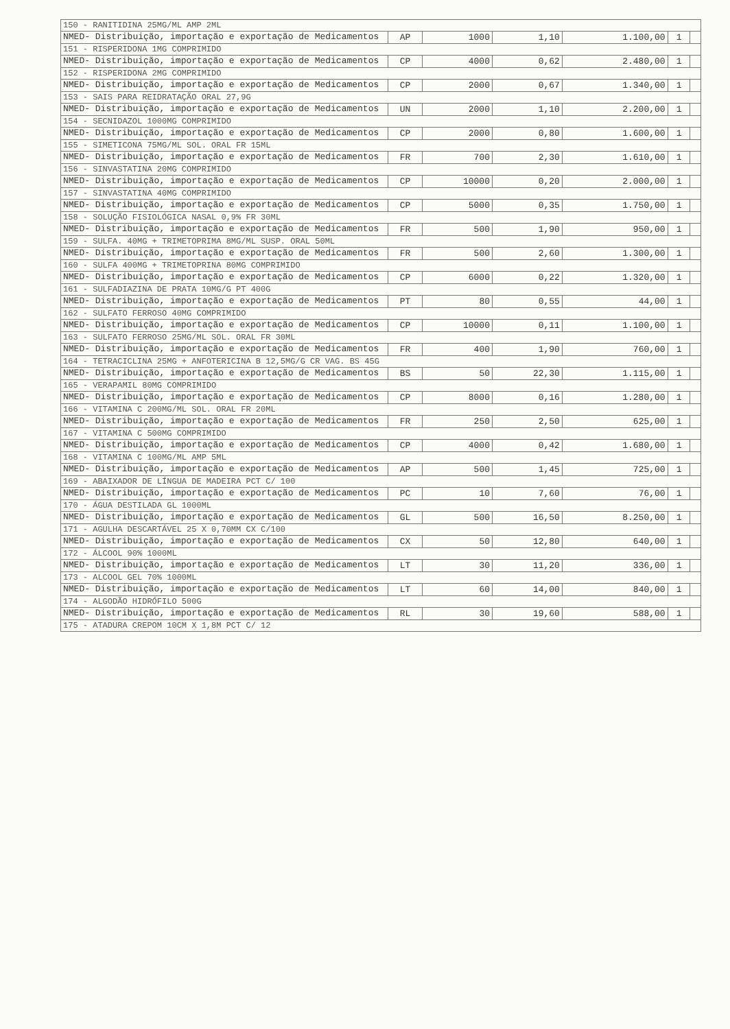| 150 - RANITIDINA 25MG/ML AMP 2ML | | | | | | |
| NMED- Distribuição, importação e exportação de Medicamentos | AP | 1000 | 1,10 | 1.100,00 | 1 | |
| 151 - RISPERIDONA 1MG COMPRIMIDO | | | | | | |
| NMED- Distribuição, importação e exportação de Medicamentos | CP | 4000 | 0,62 | 2.480,00 | 1 | |
| 152 - RISPERIDONA 2MG COMPRIMIDO | | | | | | |
| NMED- Distribuição, importação e exportação de Medicamentos | CP | 2000 | 0,67 | 1.340,00 | 1 | |
| 153 - SAIS PARA REIDRATAÇÃO ORAL 27,9G | | | | | | |
| NMED- Distribuição, importação e exportação de Medicamentos | UN | 2000 | 1,10 | 2.200,00 | 1 | |
| 154 - SECNIDAZOL 1000MG COMPRIMIDO | | | | | | |
| NMED- Distribuição, importação e exportação de Medicamentos | CP | 2000 | 0,80 | 1.600,00 | 1 | |
| 155 - SIMETICONA 75MG/ML SOL. ORAL FR 15ML | | | | | | |
| NMED- Distribuição, importação e exportação de Medicamentos | FR | 700 | 2,30 | 1.610,00 | 1 | |
| 156 - SINVASTATINA 20MG COMPRIMIDO | | | | | | |
| NMED- Distribuição, importação e exportação de Medicamentos | CP | 10000 | 0,20 | 2.000,00 | 1 | |
| 157 - SINVASTATINA 40MG COMPRIMIDO | | | | | | |
| NMED- Distribuição, importação e exportação de Medicamentos | CP | 5000 | 0,35 | 1.750,00 | 1 | |
| 158 - SOLUÇÃO FISIOLÓGICA NASAL 0,9% FR 30ML | | | | | | |
| NMED- Distribuição, importação e exportação de Medicamentos | FR | 500 | 1,90 | 950,00 | 1 | |
| 159 - SULFA. 40MG + TRIMETOPRIMA 8MG/ML SUSP. ORAL 50ML | | | | | | |
| NMED- Distribuição, importação e exportação de Medicamentos | FR | 500 | 2,60 | 1.300,00 | 1 | |
| 160 - SULFA 400MG + TRIMETOPRINA 80MG COMPRIMIDO | | | | | | |
| NMED- Distribuição, importação e exportação de Medicamentos | CP | 6000 | 0,22 | 1.320,00 | 1 | |
| 161 - SULFADIAZINA DE PRATA 10MG/G PT 400G | | | | | | |
| NMED- Distribuição, importação e exportação de Medicamentos | PT | 80 | 0,55 | 44,00 | 1 | |
| 162 - SULFATO FERROSO 40MG COMPRIMIDO | | | | | | |
| NMED- Distribuição, importação e exportação de Medicamentos | CP | 10000 | 0,11 | 1.100,00 | 1 | |
| 163 - SULFATO FERROSO 25MG/ML SOL. ORAL FR 30ML | | | | | | |
| NMED- Distribuição, importação e exportação de Medicamentos | FR | 400 | 1,90 | 760,00 | 1 | |
| 164 - TETRACICLINA 25MG + ANFOTERICINA B 12,5MG/G CR VAG. BS 45G | | | | | | |
| NMED- Distribuição, importação e exportação de Medicamentos | BS | 50 | 22,30 | 1.115,00 | 1 | |
| 165 - VERAPAMIL 80MG COMPRIMIDO | | | | | | |
| NMED- Distribuição, importação e exportação de Medicamentos | CP | 8000 | 0,16 | 1.280,00 | 1 | |
| 166 - VITAMINA C 200MG/ML SOL. ORAL FR 20ML | | | | | | |
| NMED- Distribuição, importação e exportação de Medicamentos | FR | 250 | 2,50 | 625,00 | 1 | |
| 167 - VITAMINA C 500MG COMPRIMIDO | | | | | | |
| NMED- Distribuição, importação e exportação de Medicamentos | CP | 4000 | 0,42 | 1.680,00 | 1 | |
| 168 - VITAMINA C 100MG/ML AMP 5ML | | | | | | |
| NMED- Distribuição, importação e exportação de Medicamentos | AP | 500 | 1,45 | 725,00 | 1 | |
| 169 - ABAIXADOR DE LÍNGUA DE MADEIRA PCT C/ 100 | | | | | | |
| NMED- Distribuição, importação e exportação de Medicamentos | PC | 10 | 7,60 | 76,00 | 1 | |
| 170 - ÁGUA DESTILADA GL 1000ML | | | | | | |
| NMED- Distribuição, importação e exportação de Medicamentos | GL | 500 | 16,50 | 8.250,00 | 1 | |
| 171 - AGULHA DESCARTÁVEL 25 X 0,70MM CX C/100 | | | | | | |
| NMED- Distribuição, importação e exportação de Medicamentos | CX | 50 | 12,80 | 640,00 | 1 | |
| 172 - ÁLCOOL 90% 1000ML | | | | | | |
| NMED- Distribuição, importação e exportação de Medicamentos | LT | 30 | 11,20 | 336,00 | 1 | |
| 173 - ALCOOL GEL 70% 1000ML | | | | | | |
| NMED- Distribuição, importação e exportação de Medicamentos | LT | 60 | 14,00 | 840,00 | 1 | |
| 174 - ALGODÃO HIDRÓFILO 500G | | | | | | |
| NMED- Distribuição, importação e exportação de Medicamentos | RL | 30 | 19,60 | 588,00 | 1 | |
| 175 - ATADURA CREPOM 10CM X 1,8M PCT C/ 12 | | | | | | |